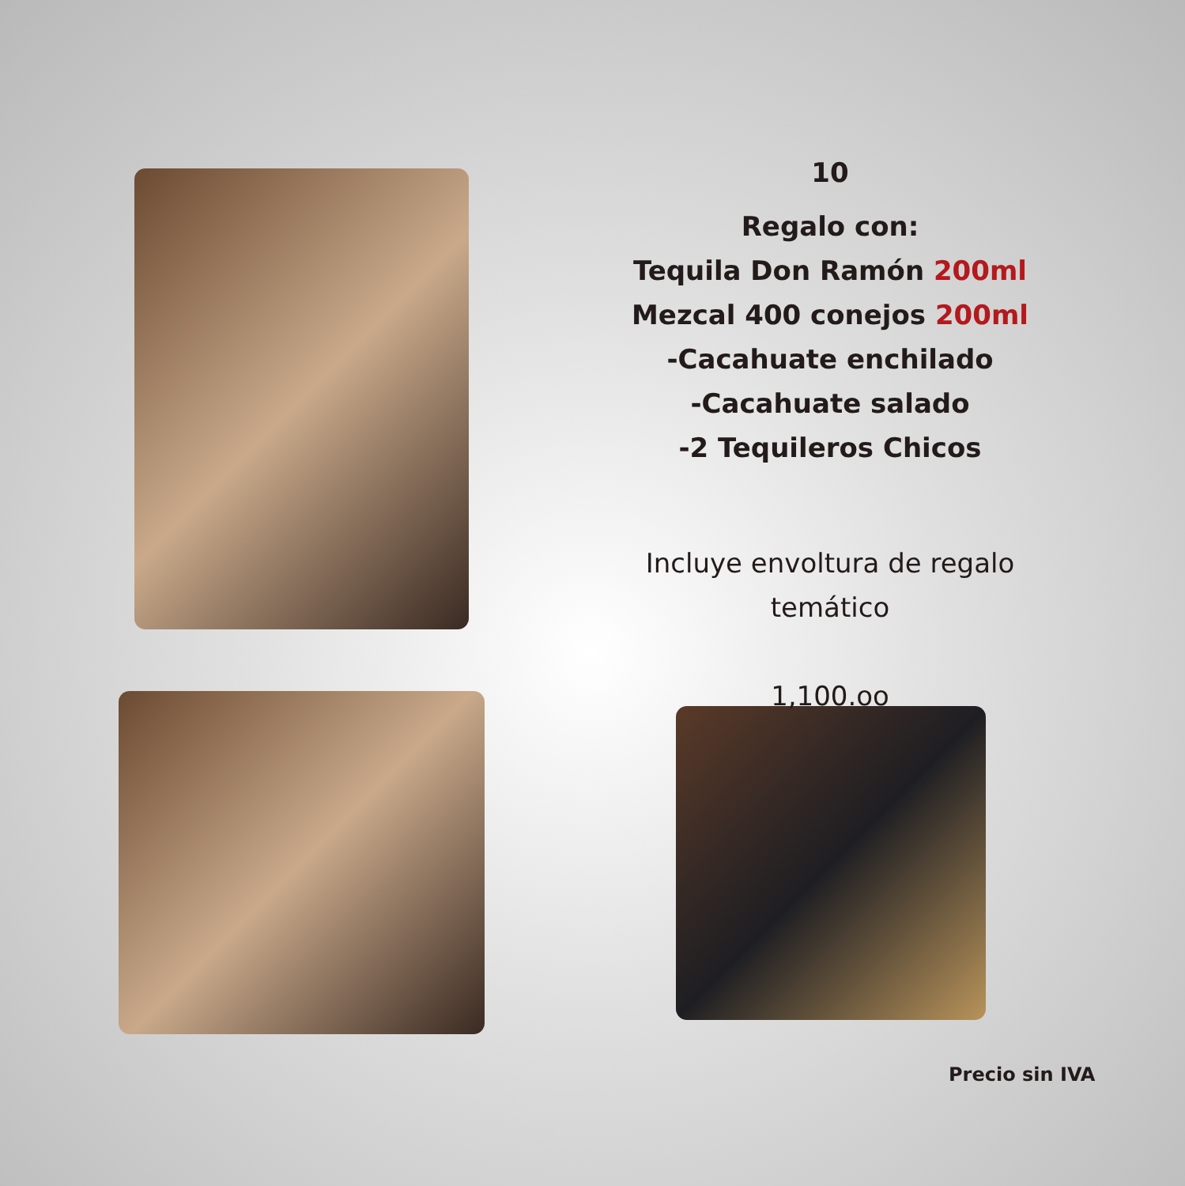10
Regalo con:
Tequila Don Ramón 200ml
Mezcal 400 conejos 200ml
-Cacahuate enchilado
-Cacahuate salado
-2 Tequileros Chicos
Incluye envoltura de regalo temático
1,100.oo
Precio sin IVA